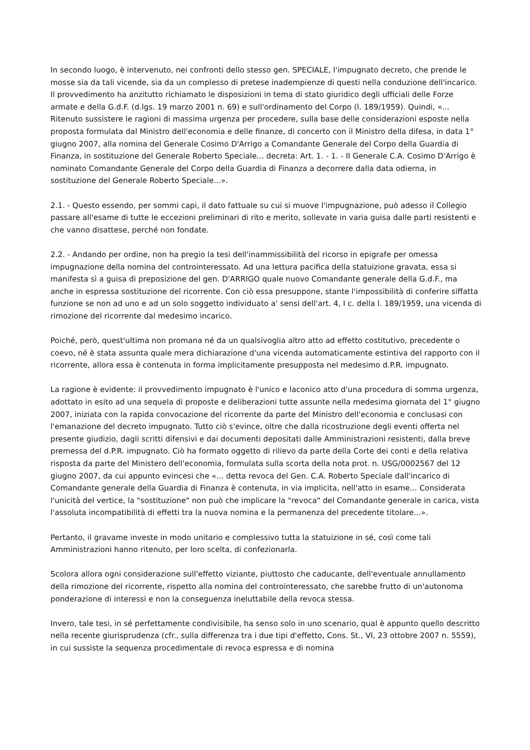In secondo luogo, è intervenuto, nei confronti dello stesso gen. SPECIALE, l'impugnato decreto, che prende le mosse sia da tali vicende, sia da un complesso di pretese inadempienze di questi nella conduzione dell'incarico. Il provvedimento ha anzitutto richiamato le disposizioni in tema di stato giuridico degli ufficiali delle Forze armate e della G.d.F. (d.lgs. 19 marzo 2001 n. 69) e sull'ordinamento del Corpo (l. 189/1959). Quindi, «... Ritenuto sussistere le ragioni di massima urgenza per procedere, sulla base delle considerazioni esposte nella proposta formulata dal Ministro dell'economia e delle finanze, di concerto con il Ministro della difesa, in data 1° giugno 2007, alla nomina del Generale Cosimo D'Arrigo a Comandante Generale del Corpo della Guardia di Finanza, in sostituzione del Generale Roberto Speciale... decreta: Art. 1. - 1. - Il Generale C.A. Cosimo D'Arrigo è nominato Comandante Generale del Corpo della Guardia di Finanza a decorrere dalla data odierna, in sostituzione del Generale Roberto Speciale...».
2.1. - Questo essendo, per sommi capi, il dato fattuale su cui si muove l'impugnazione, può adesso il Collegio passare all'esame di tutte le eccezioni preliminari di rito e merito, sollevate in varia guisa dalle parti resistenti e che vanno disattese, perché non fondate.
2.2. - Andando per ordine, non ha pregio la tesi dell'inammissibilità del ricorso in epigrafe per omessa impugnazione della nomina del controinteressato. Ad una lettura pacifica della statuizione gravata, essa si manifesta sì a guisa di preposizione del gen. D'ARRIGO quale nuovo Comandante generale della G.d.F., ma anche in espressa sostituzione del ricorrente. Con ciò essa presuppone, stante l'impossibilità di conferire siffatta funzione se non ad uno e ad un solo soggetto individuato a' sensi dell'art. 4, I c. della l. 189/1959, una vicenda di rimozione del ricorrente dal medesimo incarico.
Poiché, però, quest'ultima non promana né da un qualsivoglia altro atto ad effetto costitutivo, precedente o coevo, né è stata assunta quale mera dichiarazione d'una vicenda automaticamente estintiva del rapporto con il ricorrente, allora essa è contenuta in forma implicitamente presupposta nel medesimo d.P.R. impugnato.
La ragione è evidente: il provvedimento impugnato è l'unico e laconico atto d'una procedura di somma urgenza, adottato in esito ad una sequela di proposte e deliberazioni tutte assunte nella medesima giornata del 1° giugno 2007, iniziata con la rapida convocazione del ricorrente da parte del Ministro dell'economia e conclusasi con l'emanazione del decreto impugnato. Tutto ciò s'evince, oltre che dalla ricostruzione degli eventi offerta nel presente giudizio, dagli scritti difensivi e dai documenti depositati dalle Amministrazioni resistenti, dalla breve premessa del d.P.R. impugnato. Ciò ha formato oggetto di rilievo da parte della Corte dei conti e della relativa risposta da parte del Ministero dell'economia, formulata sulla scorta della nota prot. n. USG/0002567 del 12 giugno 2007, da cui appunto evincesi che «... detta revoca del Gen. C.A. Roberto Speciale dall'incarico di Comandante generale della Guardia di Finanza è contenuta, in via implicita, nell'atto in esame... Considerata l'unicità del vertice, la "sostituzione" non può che implicare la "revoca" del Comandante generale in carica, vista l'assoluta incompatibilità di effetti tra la nuova nomina e la permanenza del precedente titolare...».
Pertanto, il gravame investe in modo unitario e complessivo tutta la statuizione in sé, così come tali Amministrazioni hanno ritenuto, per loro scelta, di confezionarla.
Scolora allora ogni considerazione sull'effetto viziante, piuttosto che caducante, dell'eventuale annullamento della rimozione del ricorrente, rispetto alla nomina del controinteressato, che sarebbe frutto di un'autonoma ponderazione di interessi e non la conseguenza ineluttabile della revoca stessa.
Invero, tale tesi, in sé perfettamente condivisibile, ha senso solo in uno scenario, qual è appunto quello descritto nella recente giurisprudenza (cfr., sulla differenza tra i due tipi d'effetto, Cons. St., VI, 23 ottobre 2007 n. 5559), in cui sussiste la sequenza procedimentale di revoca espressa e di nomina